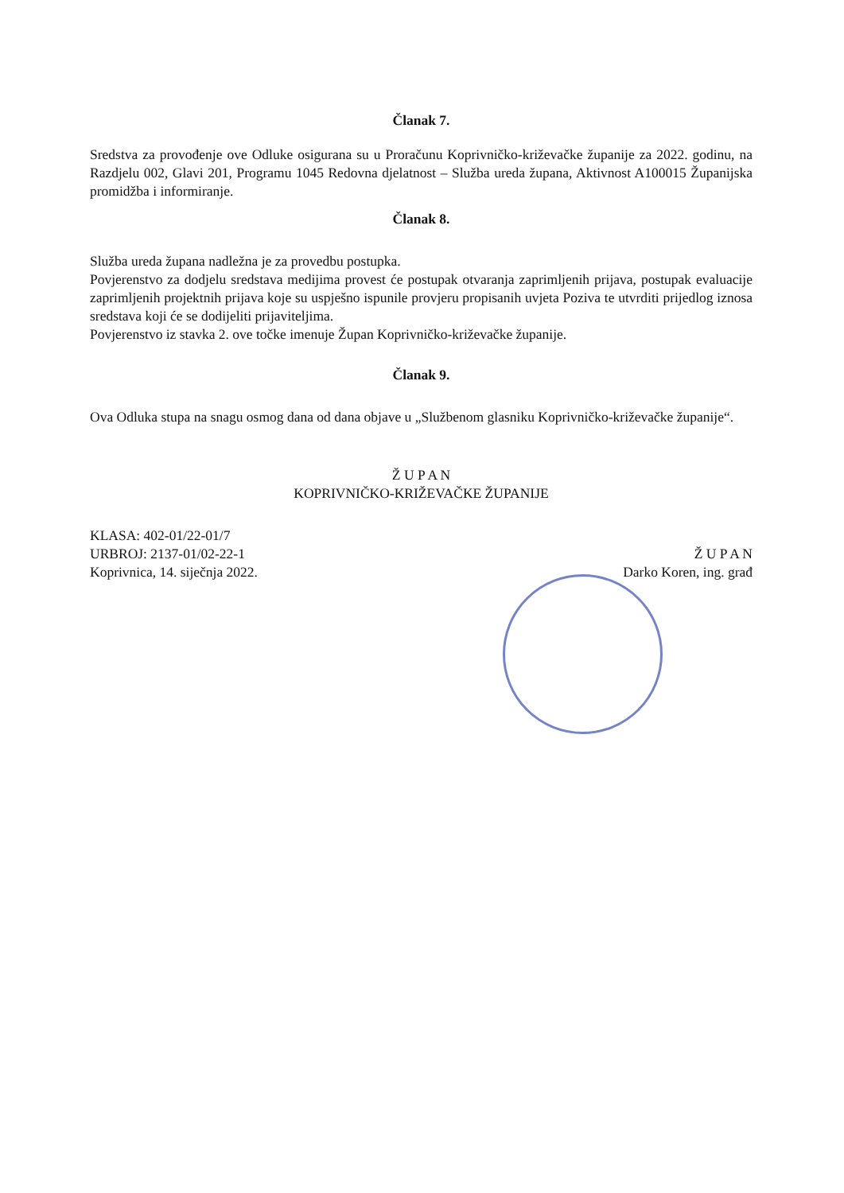Članak 7.
Sredstva za provođenje ove Odluke osigurana su u Proračunu Koprivničko-križevačke županije za 2022. godinu, na Razdjelu 002, Glavi 201, Programu 1045 Redovna djelatnost – Služba ureda župana, Aktivnost A100015 Županijska promidžba i informiranje.
Članak 8.
Služba ureda župana nadležna je za provedbu postupka.
Povjerenstvo za dodjelu sredstava medijima provest će postupak otvaranja zaprimljenih prijava, postupak evaluacije zaprimljenih projektnih prijava koje su uspješno ispunile provjeru propisanih uvjeta Poziva te utvrditi prijedlog iznosa sredstava koji će se dodijeliti prijaviteljima.
Povjerenstvo iz stavka 2. ove točke imenuje Župan Koprivničko-križevačke županije.
Članak 9.
Ova Odluka stupa na snagu osmog dana od dana objave u „Službenom glasniku Koprivničko-križevačke županije“.
Ž U P A N
KOPRIVNIČKO-KRIŽEVAČKE ŽUPANIJE
KLASA: 402-01/22-01/7
URBROJ: 2137-01/02-22-1
Koprivnica, 14. siječnja 2022.
Ž U P A N
Darko Koren, ing. građ